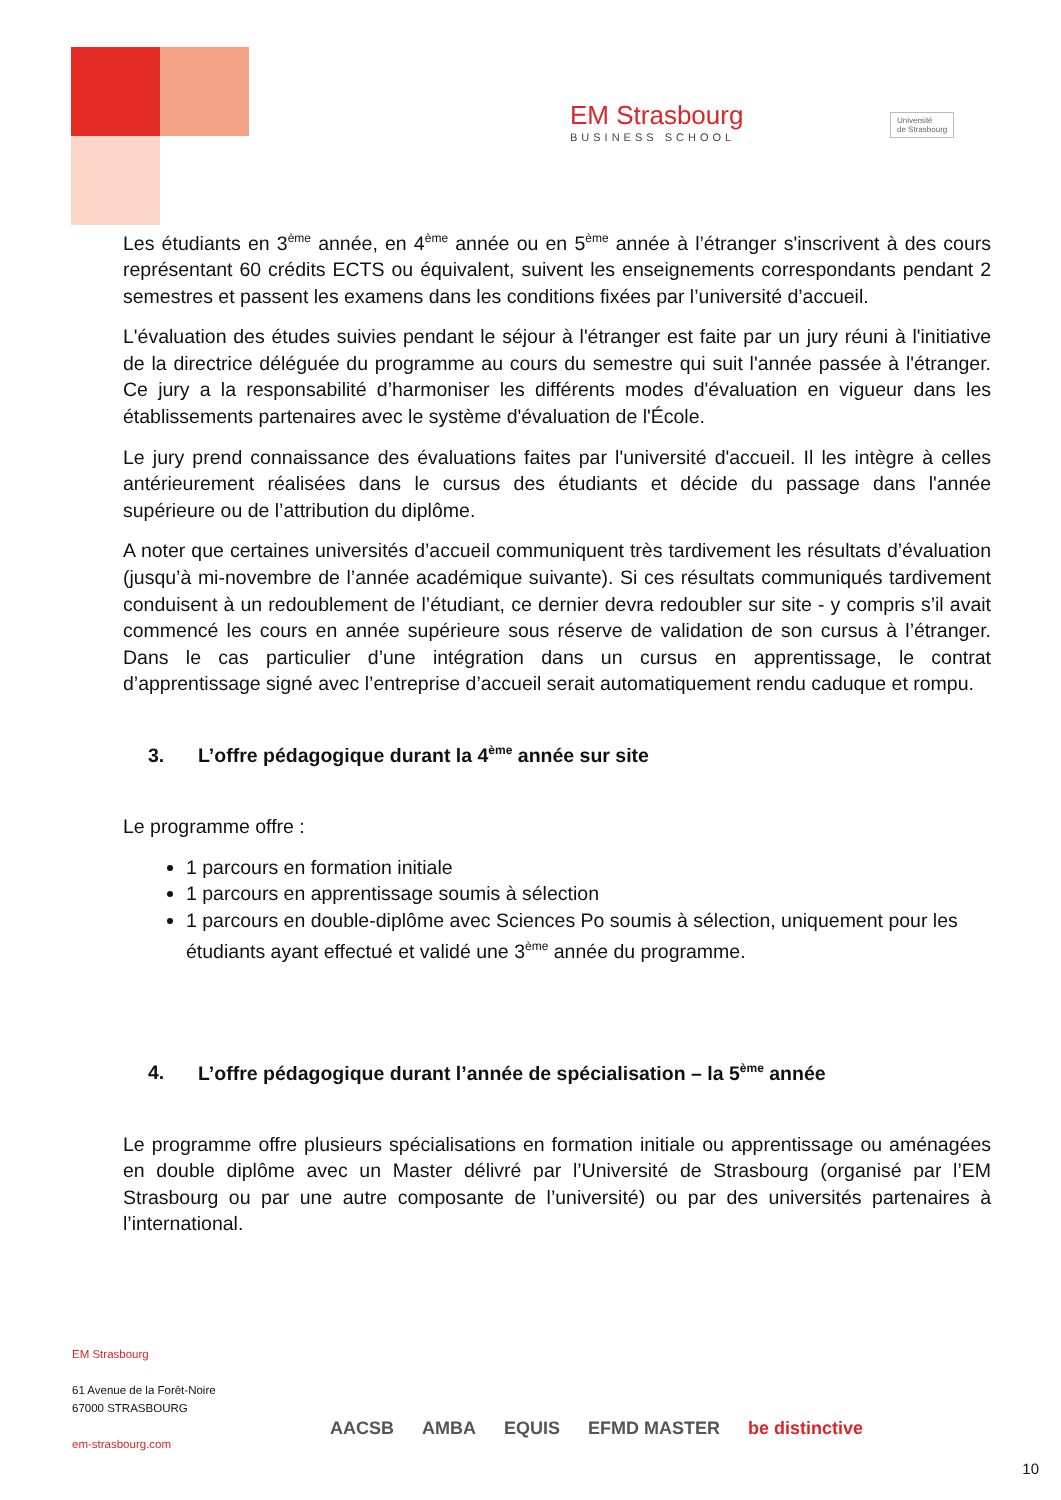EM Strasbourg
BUSINESS SCHOOL
Université
de Strasbourg
Les étudiants en 3<sup>ème</sup> année, en 4<sup>ème</sup> année ou en 5<sup>ème</sup> année à l’étranger s'inscrivent à des cours représentant 60 crédits ECTS ou équivalent, suivent les enseignements correspondants pendant 2 semestres et passent les examens dans les conditions fixées par l’université d’accueil.
L'évaluation des études suivies pendant le séjour à l'étranger est faite par un jury réuni à l'initiative de la directrice déléguée du programme au cours du semestre qui suit l'année passée à l'étranger. Ce jury a la responsabilité d’harmoniser les différents modes d'évaluation en vigueur dans les établissements partenaires avec le système d'évaluation de l'École.
Le jury prend connaissance des évaluations faites par l'université d'accueil. Il les intègre à celles antérieurement réalisées dans le cursus des étudiants et décide du passage dans l'année supérieure ou de l’attribution du diplôme.
A noter que certaines universités d’accueil communiquent très tardivement les résultats d’évaluation (jusqu’à mi-novembre de l’année académique suivante). Si ces résultats communiqués tardivement conduisent à un redoublement de l’étudiant, ce dernier devra redoubler sur site - y compris s’il avait commencé les cours en année supérieure sous réserve de validation de son cursus à l’étranger. Dans le cas particulier d’une intégration dans un cursus en apprentissage, le contrat d’apprentissage signé avec l’entreprise d’accueil serait automatiquement rendu caduque et rompu.
3. L’offre pédagogique durant la 4<sup>ème</sup> année sur site
Le programme offre :
1 parcours en formation initiale
1 parcours en apprentissage soumis à sélection
1 parcours en double-diplôme avec Sciences Po soumis à sélection, uniquement pour les étudiants ayant effectué et validé une 3<sup>ème</sup> année du programme.
4. L’offre pédagogique durant l’année de spécialisation – la 5<sup>ème</sup> année
Le programme offre plusieurs spécialisations en formation initiale ou apprentissage ou aménagées en double diplôme avec un Master délivré par l’Université de Strasbourg (organisé par l’EM Strasbourg ou par une autre composante de l’université) ou par des universités partenaires à l’international.
EM Strasbourg
61 Avenue de la Forêt-Noire
67000 STRASBOURG
em-strasbourg.com
AACSB AMBA EQUIS EFMD MASTER be distinctive
10